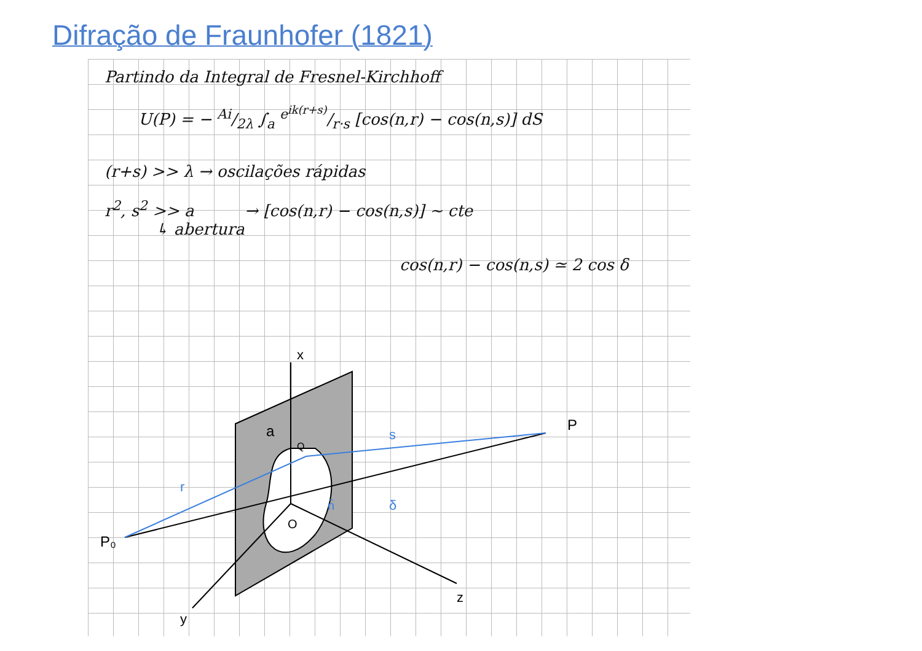Difração de Fraunhofer (1821)
Partindo da Integral de Fresnel-Kirchhoff
U(P) = − Ai/2λ ∫<sub>a</sub> e<sup>ik(r+s)</sup>/r·s [cos(n,r) − cos(n,s)] dS
(r+s) >> λ → oscilações rápidas
r<sup>2</sup>, s<sup>2</sup> >> a → [cos(n,r) − cos(n,s)] ~ cte
↳ abertura
cos(n,r) − cos(n,s) ≃ 2 cos δ
x
y
z
P₀
P
a
O
Q
r
s
n̂
δ